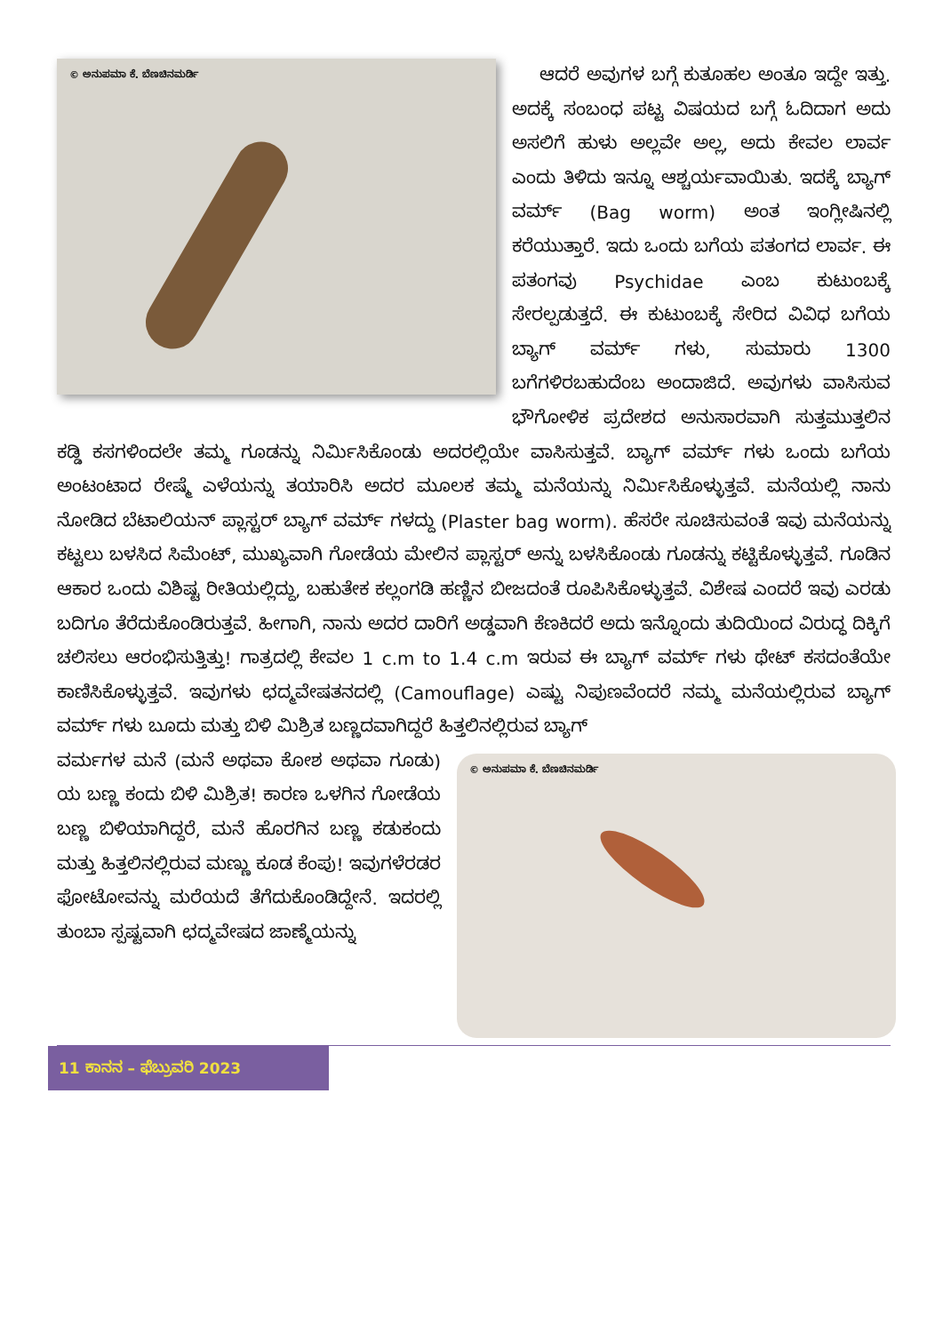© ಅನುಪಮಾ ಕೆ. ಬೆಣಚಿನಮರ್ಡಿ
ಆದರೆ ಅವುಗಳ ಬಗ್ಗೆ ಕುತೂಹಲ ಅಂತೂ ಇದ್ದೇ ಇತ್ತು. ಅದಕ್ಕೆ ಸಂಬಂಧ ಪಟ್ಟ ವಿಷಯದ ಬಗ್ಗೆ ಓದಿದಾಗ ಅದು ಅಸಲಿಗೆ ಹುಳು ಅಲ್ಲವೇ ಅಲ್ಲ, ಅದು ಕೇವಲ ಲಾರ್ವ ಎಂದು ತಿಳಿದು ಇನ್ನೂ ಆಶ್ಚರ್ಯವಾಯಿತು. ಇದಕ್ಕೆ ಬ್ಯಾಗ್ ವರ್ಮ್ (Bag worm) ಅಂತ ಇಂಗ್ಲೀಷಿನಲ್ಲಿ ಕರೆಯುತ್ತಾರೆ. ಇದು ಒಂದು ಬಗೆಯ ಪತಂಗದ ಲಾರ್ವ. ಈ ಪತಂಗವು Psychidae ಎಂಬ ಕುಟುಂಬಕ್ಕೆ ಸೇರಲ್ಪಡುತ್ತದೆ. ಈ ಕುಟುಂಬಕ್ಕೆ ಸೇರಿದ ವಿವಿಧ ಬಗೆಯ ಬ್ಯಾಗ್ ವರ್ಮ್ ಗಳು, ಸುಮಾರು 1300 ಬಗೆಗಳಿರಬಹುದೆಂಬ ಅಂದಾಜಿದೆ. ಅವುಗಳು ವಾಸಿಸುವ ಭೌಗೋಳಿಕ ಪ್ರದೇಶದ ಅನುಸಾರವಾಗಿ ಸುತ್ತಮುತ್ತಲಿನ ಕಡ್ಡಿ ಕಸಗಳಿಂದಲೇ ತಮ್ಮ ಗೂಡನ್ನು ನಿರ್ಮಿಸಿಕೊಂಡು ಅದರಲ್ಲಿಯೇ ವಾಸಿಸುತ್ತವೆ. ಬ್ಯಾಗ್ ವರ್ಮ್ ಗಳು ಒಂದು ಬಗೆಯ ಅಂಟಂಟಾದ ರೇಷ್ಮೆ ಎಳೆಯನ್ನು ತಯಾರಿಸಿ ಅದರ ಮೂಲಕ ತಮ್ಮ ಮನೆಯನ್ನು ನಿರ್ಮಿಸಿಕೊಳ್ಳುತ್ತವೆ. ಮನೆಯಲ್ಲಿ ನಾನು ನೋಡಿದ ಬೆಟಾಲಿಯನ್ ಪ್ಲಾಸ್ಟರ್ ಬ್ಯಾಗ್ ವರ್ಮ್ ಗಳದ್ದು (Plaster bag worm). ಹೆಸರೇ ಸೂಚಿಸುವಂತೆ ಇವು ಮನೆಯನ್ನು ಕಟ್ಟಲು ಬಳಸಿದ ಸಿಮೆಂಟ್, ಮುಖ್ಯವಾಗಿ ಗೋಡೆಯ ಮೇಲಿನ ಪ್ಲಾಸ್ಟರ್ ಅನ್ನು ಬಳಸಿಕೊಂಡು ಗೂಡನ್ನು ಕಟ್ಟಿಕೊಳ್ಳುತ್ತವೆ. ಗೂಡಿನ ಆಕಾರ ಒಂದು ವಿಶಿಷ್ಟ ರೀತಿಯಲ್ಲಿದ್ದು, ಬಹುತೇಕ ಕಲ್ಲಂಗಡಿ ಹಣ್ಣಿನ ಬೀಜದಂತೆ ರೂಪಿಸಿಕೊಳ್ಳುತ್ತವೆ. ವಿಶೇಷ ಎಂದರೆ ಇವು ಎರಡು ಬದಿಗೂ ತೆರೆದುಕೊಂಡಿರುತ್ತವೆ. ಹೀಗಾಗಿ, ನಾನು ಅದರ ದಾರಿಗೆ ಅಡ್ಡವಾಗಿ ಕೆಣಕಿದರೆ ಅದು ಇನ್ನೊಂದು ತುದಿಯಿಂದ ವಿರುದ್ಧ ದಿಕ್ಕಿಗೆ ಚಲಿಸಲು ಆರಂಭಿಸುತ್ತಿತ್ತು! ಗಾತ್ರದಲ್ಲಿ ಕೇವಲ 1 c.m to 1.4 c.m ಇರುವ ಈ ಬ್ಯಾಗ್ ವರ್ಮ್ ಗಳು ಥೇಟ್ ಕಸದಂತೆಯೇ ಕಾಣಿಸಿಕೊಳ್ಳುತ್ತವೆ. ಇವುಗಳು ಛದ್ಮವೇಷತನದಲ್ಲಿ (Camouflage) ಎಷ್ಟು ನಿಪುಣವೆಂದರೆ ನಮ್ಮ ಮನೆಯಲ್ಲಿರುವ ಬ್ಯಾಗ್ ವರ್ಮ್ ಗಳು ಬೂದು ಮತ್ತು ಬಿಳಿ ಮಿಶ್ರಿತ ಬಣ್ಣದವಾಗಿದ್ದರೆ ಹಿತ್ತಲಿನಲ್ಲಿರುವ ಬ್ಯಾಗ್
© ಅನುಪಮಾ ಕೆ. ಬೆಣಚಿನಮರ್ಡಿ
ವರ್ಮಗಳ ಮನೆ (ಮನೆ ಅಥವಾ ಕೋಶ ಅಥವಾ ಗೂಡು) ಯ ಬಣ್ಣ ಕಂದು ಬಿಳಿ ಮಿಶ್ರಿತ! ಕಾರಣ ಒಳಗಿನ ಗೋಡೆಯ ಬಣ್ಣ ಬಿಳಿಯಾಗಿದ್ದರೆ, ಮನೆ ಹೊರಗಿನ ಬಣ್ಣ ಕಡುಕಂದು ಮತ್ತು ಹಿತ್ತಲಿನಲ್ಲಿರುವ ಮಣ್ಣು ಕೂಡ ಕೆಂಪು! ಇವುಗಳೆರಡರ ಫೋಟೋವನ್ನು ಮರೆಯದೆ ತೆಗೆದುಕೊಂಡಿದ್ದೇನೆ. ಇದರಲ್ಲಿ ತುಂಬಾ ಸ್ಪಷ್ಟವಾಗಿ ಛದ್ಮವೇಷದ ಜಾಣ್ಮೆಯನ್ನು
11 ಕಾನನ – ಫೆಬ್ರುವರಿ 2023